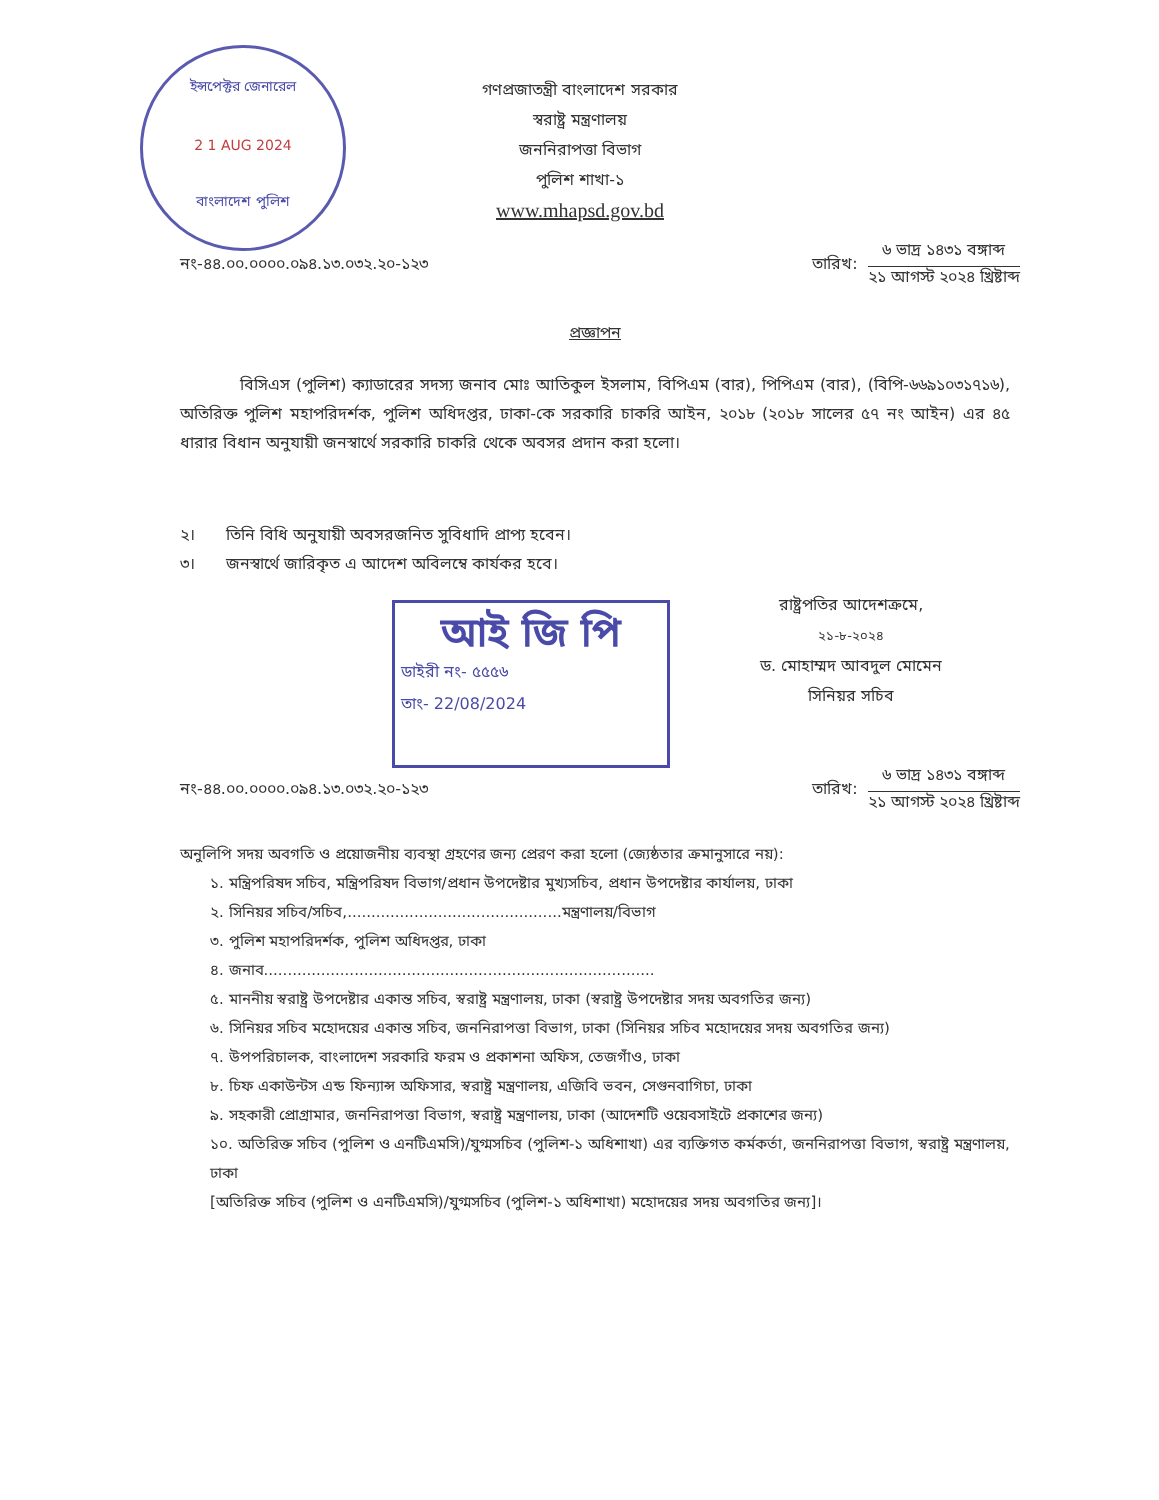ইন্সপেক্টর জেনারেল
2 1 AUG 2024
বাংলাদেশ পুলিশ
গণপ্রজাতন্ত্রী বাংলাদেশ সরকার
স্বরাষ্ট্র মন্ত্রণালয়
জননিরাপত্তা বিভাগ
পুলিশ শাখা-১
www.mhapsd.gov.bd
নং-৪৪.০০.০০০০.০৯৪.১৩.০৩২.২০-১২৩ তারিখ:
৬ ভাদ্র ১৪৩১ বঙ্গাব্দ
২১ আগস্ট ২০২৪ খ্রিষ্টাব্দ
প্রজ্ঞাপন
বিসিএস (পুলিশ) ক্যাডারের সদস্য জনাব মোঃ আতিকুল ইসলাম, বিপিএম (বার), পিপিএম (বার), (বিপি-৬৬৯১০৩১৭১৬), অতিরিক্ত পুলিশ মহাপরিদর্শক, পুলিশ অধিদপ্তর, ঢাকা-কে সরকারি চাকরি আইন, ২০১৮ (২০১৮ সালের ৫৭ নং আইন) এর ৪৫ ধারার বিধান অনুযায়ী জনস্বার্থে সরকারি চাকরি থেকে অবসর প্রদান করা হলো।
২। তিনি বিধি অনুযায়ী অবসরজনিত সুবিধাদি প্রাপ্য হবেন।
৩। জনস্বার্থে জারিকৃত এ আদেশ অবিলম্বে কার্যকর হবে।
আই জি পি
ডাইরী নং- ৫৫৫৬
তাং- 22/08/2024
রাষ্ট্রপতির আদেশক্রমে,
২১-৮-২০২৪
ড. মোহাম্মদ আবদুল মোমেন
সিনিয়র সচিব
নং-৪৪.০০.০০০০.০৯৪.১৩.০৩২.২০-১২৩ তারিখ:
৬ ভাদ্র ১৪৩১ বঙ্গাব্দ
২১ আগস্ট ২০২৪ খ্রিষ্টাব্দ
অনুলিপি সদয় অবগতি ও প্রয়োজনীয় ব্যবস্থা গ্রহণের জন্য প্রেরণ করা হলো (জ্যেষ্ঠতার ক্রমানুসারে নয়):
১. মন্ত্রিপরিষদ সচিব, মন্ত্রিপরিষদ বিভাগ/প্রধান উপদেষ্টার মুখ্যসচিব, প্রধান উপদেষ্টার কার্যালয়, ঢাকা
২. সিনিয়র সচিব/সচিব,.............................................মন্ত্রণালয়/বিভাগ
৩. পুলিশ মহাপরিদর্শক, পুলিশ অধিদপ্তর, ঢাকা
৪. জনাব..................................................................................
৫. মাননীয় স্বরাষ্ট্র উপদেষ্টার একান্ত সচিব, স্বরাষ্ট্র মন্ত্রণালয়, ঢাকা (স্বরাষ্ট্র উপদেষ্টার সদয় অবগতির জন্য)
৬. সিনিয়র সচিব মহোদয়ের একান্ত সচিব, জননিরাপত্তা বিভাগ, ঢাকা (সিনিয়র সচিব মহোদয়ের সদয় অবগতির জন্য)
৭. উপপরিচালক, বাংলাদেশ সরকারি ফরম ও প্রকাশনা অফিস, তেজগাঁও, ঢাকা
৮. চিফ একাউন্টস এন্ড ফিন্যান্স অফিসার, স্বরাষ্ট্র মন্ত্রণালয়, এজিবি ভবন, সেগুনবাগিচা, ঢাকা
৯. সহকারী প্রোগ্রামার, জননিরাপত্তা বিভাগ, স্বরাষ্ট্র মন্ত্রণালয়, ঢাকা (আদেশটি ওয়েবসাইটে প্রকাশের জন্য)
১০. অতিরিক্ত সচিব (পুলিশ ও এনটিএমসি)/যুগ্মসচিব (পুলিশ-১ অধিশাখা) এর ব্যক্তিগত কর্মকর্তা, জননিরাপত্তা বিভাগ, স্বরাষ্ট্র মন্ত্রণালয়, ঢাকা
[অতিরিক্ত সচিব (পুলিশ ও এনটিএমসি)/যুগ্মসচিব (পুলিশ-১ অধিশাখা) মহোদয়ের সদয় অবগতির জন্য]।